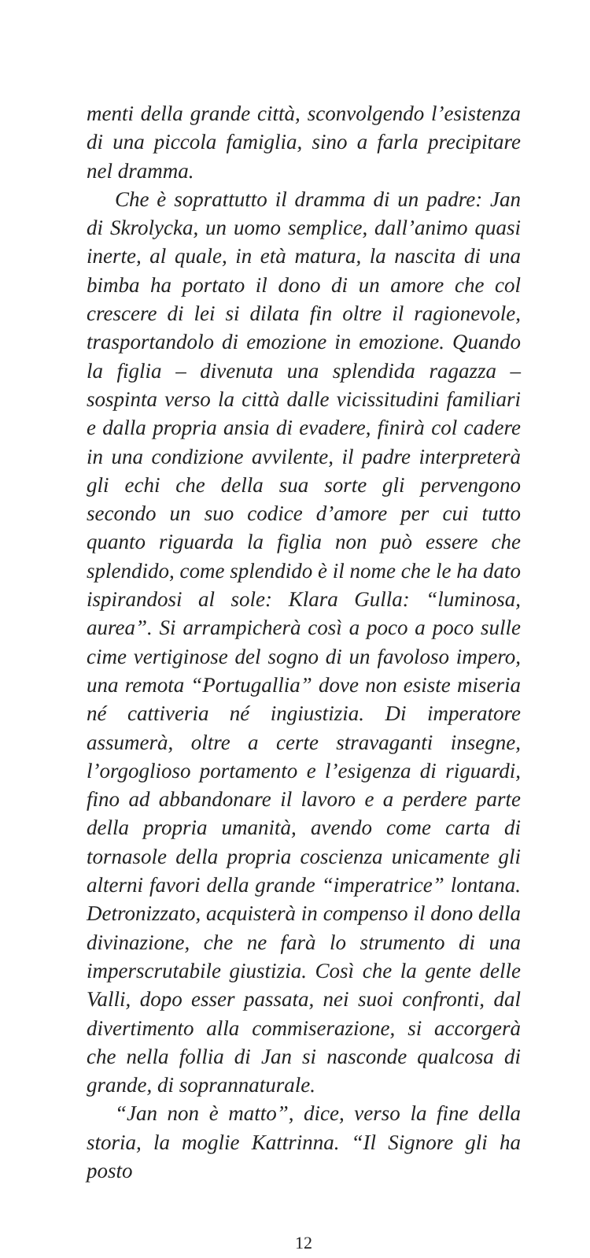menti della grande città, sconvolgendo l’esistenza di una piccola famiglia, sino a farla precipitare nel dramma.
Che è soprattutto il dramma di un padre: Jan di Skrolycka, un uomo semplice, dall’animo quasi inerte, al quale, in età matura, la nascita di una bimba ha portato il dono di un amore che col crescere di lei si dilata fin oltre il ragionevole, trasportandolo di emozione in emozione. Quando la figlia – divenuta una splendida ragazza – sospinta verso la città dalle vicissitudini familiari e dalla propria ansia di evadere, finirà col cadere in una condizione avvilente, il padre interpreterà gli echi che della sua sorte gli pervengono secondo un suo codice d’amore per cui tutto quanto riguarda la figlia non può essere che splendido, come splendido è il nome che le ha dato ispirandosi al sole: Klara Gulla: “luminosa, aurea”. Si arrampicherà così a poco a poco sulle cime vertiginose del sogno di un favoloso impero, una remota “Portugallia” dove non esiste miseria né cattiveria né ingiustizia. Di imperatore assumerà, oltre a certe stravaganti insegne, l’orgoglioso portamento e l’esigenza di riguardi, fino ad abbandonare il lavoro e a perdere parte della propria umanità, avendo come carta di tornasole della propria coscienza unicamente gli alterni favori della grande “imperatrice” lontana. Detronizzato, acquisterà in compenso il dono della divinazione, che ne farà lo strumento di una imperscrutabile giustizia. Così che la gente delle Valli, dopo esser passata, nei suoi confronti, dal divertimento alla commiserazione, si accorgerà che nella follia di Jan si nasconde qualcosa di grande, di soprannaturale.
“Jan non è matto”, dice, verso la fine della storia, la moglie Kattrinna. “Il Signore gli ha posto
12